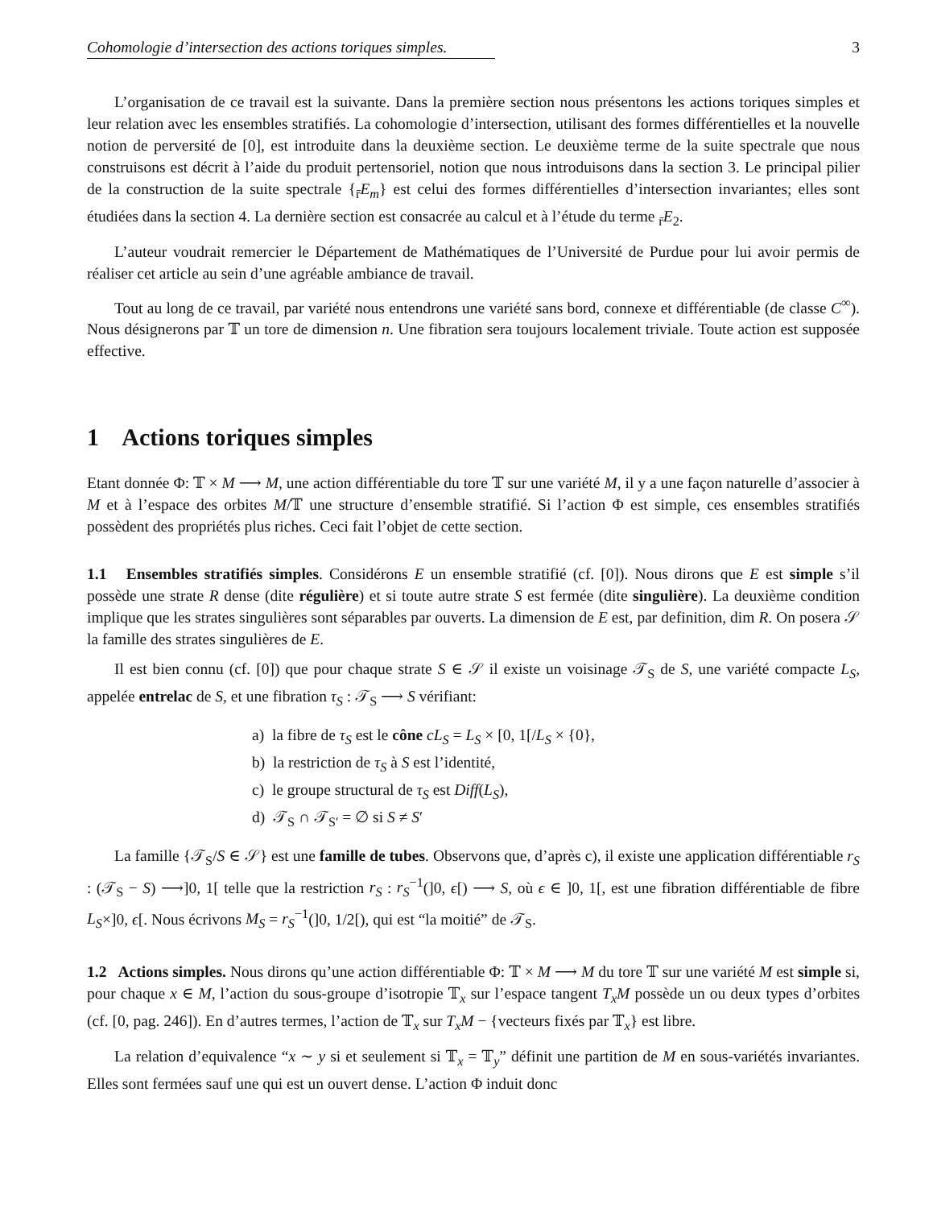Cohomologie d’intersection des actions toriques simples. 3
L’organisation de ce travail est la suivante. Dans la première section nous présentons les actions toriques simples et leur relation avec les ensembles stratifiés. La cohomologie d’intersection, utilisant des formes différentielles et la nouvelle notion de perversité de [0], est introduite dans la deuxième section. Le deuxième terme de la suite spectrale que nous construisons est décrit à l’aide du produit pertensoriel, notion que nous introduisons dans la section 3. Le principal pilier de la construction de la suite spectrale {<sub>r̄</sub>E<sub>m</sub>} est celui des formes différentielles d’intersection invariantes; elles sont étudiées dans la section 4. La dernière section est consacrée au calcul et à l’étude du terme <sub>r̄</sub>E<sub>2</sub>.
L’auteur voudrait remercier le Département de Mathématiques de l’Université de Purdue pour lui avoir permis de réaliser cet article au sein d’une agréable ambiance de travail.
Tout au long de ce travail, par variété nous entendrons une variété sans bord, connexe et différentiable (de classe C<sup>∞</sup>). Nous désignerons par 𝕋 un tore de dimension n. Une fibration sera toujours localement triviale. Toute action est supposée effective.
1 Actions toriques simples
Etant donnée Φ: 𝕋 × M ⟶ M, une action différentiable du tore 𝕋 sur une variété M, il y a une façon naturelle d’associer à M et à l’espace des orbites M/𝕋 une structure d’ensemble stratifié. Si l’action Φ est simple, ces ensembles stratifiés possèdent des propriétés plus riches. Ceci fait l’objet de cette section.
1.1 Ensembles stratifiés simples. Considérons E un ensemble stratifié (cf. [0]). Nous dirons que E est simple s’il possède une strate R dense (dite régulière) et si toute autre strate S est fermée (dite singulière). La deuxième condition implique que les strates singulières sont séparables par ouverts. La dimension de E est, par definition, dim R. On posera 𝒮 la famille des strates singulières de E.
Il est bien connu (cf. [0]) que pour chaque strate S ∈ 𝒮 il existe un voisinage 𝒯<sub>S</sub> de S, une variété compacte L<sub>S</sub>, appelée entrelac de S, et une fibration τ<sub>S</sub> : 𝒯<sub>S</sub> ⟶ S vérifiant:
a) la fibre de τ<sub>S</sub> est le cône cL<sub>S</sub> = L<sub>S</sub> × [0, 1[/L<sub>S</sub> × {0},
b) la restriction de τ<sub>S</sub> à S est l’identité,
c) le groupe structural de τ<sub>S</sub> est Diff(L<sub>S</sub>),
d) 𝒯<sub>S</sub> ∩ 𝒯<sub>S′</sub> = ∅ si S ≠ S′
La famille {𝒯<sub>S</sub>/S ∈ 𝒮} est une famille de tubes. Observons que, d’après c), il existe une application différentiable r<sub>S</sub> : (𝒯<sub>S</sub> − S) ⟶]0, 1[ telle que la restriction r<sub>S</sub> : r<sub>S</sub><sup>−1</sup>(]0, ϵ[) ⟶ S, où ϵ ∈ ]0, 1[, est une fibration différentiable de fibre L<sub>S</sub>×]0, ϵ[. Nous écrivons M<sub>S</sub> = r<sub>S</sub><sup>−1</sup>(]0, 1/2[), qui est “la moitié” de 𝒯<sub>S</sub>.
1.2 Actions simples. Nous dirons qu’une action différentiable Φ: 𝕋 × M ⟶ M du tore 𝕋 sur une variété M est simple si, pour chaque x ∈ M, l’action du sous-groupe d’isotropie 𝕋<sub>x</sub> sur l’espace tangent T<sub>x</sub>M possède un ou deux types d’orbites (cf. [0, pag. 246]). En d’autres termes, l’action de 𝕋<sub>x</sub> sur T<sub>x</sub>M − {vecteurs fixés par 𝕋<sub>x</sub>} est libre.
La relation d’equivalence “x ∼ y si et seulement si 𝕋<sub>x</sub> = 𝕋<sub>y</sub>” définit une partition de M en sous-variétés invariantes. Elles sont fermées sauf une qui est un ouvert dense. L’action Φ induit donc